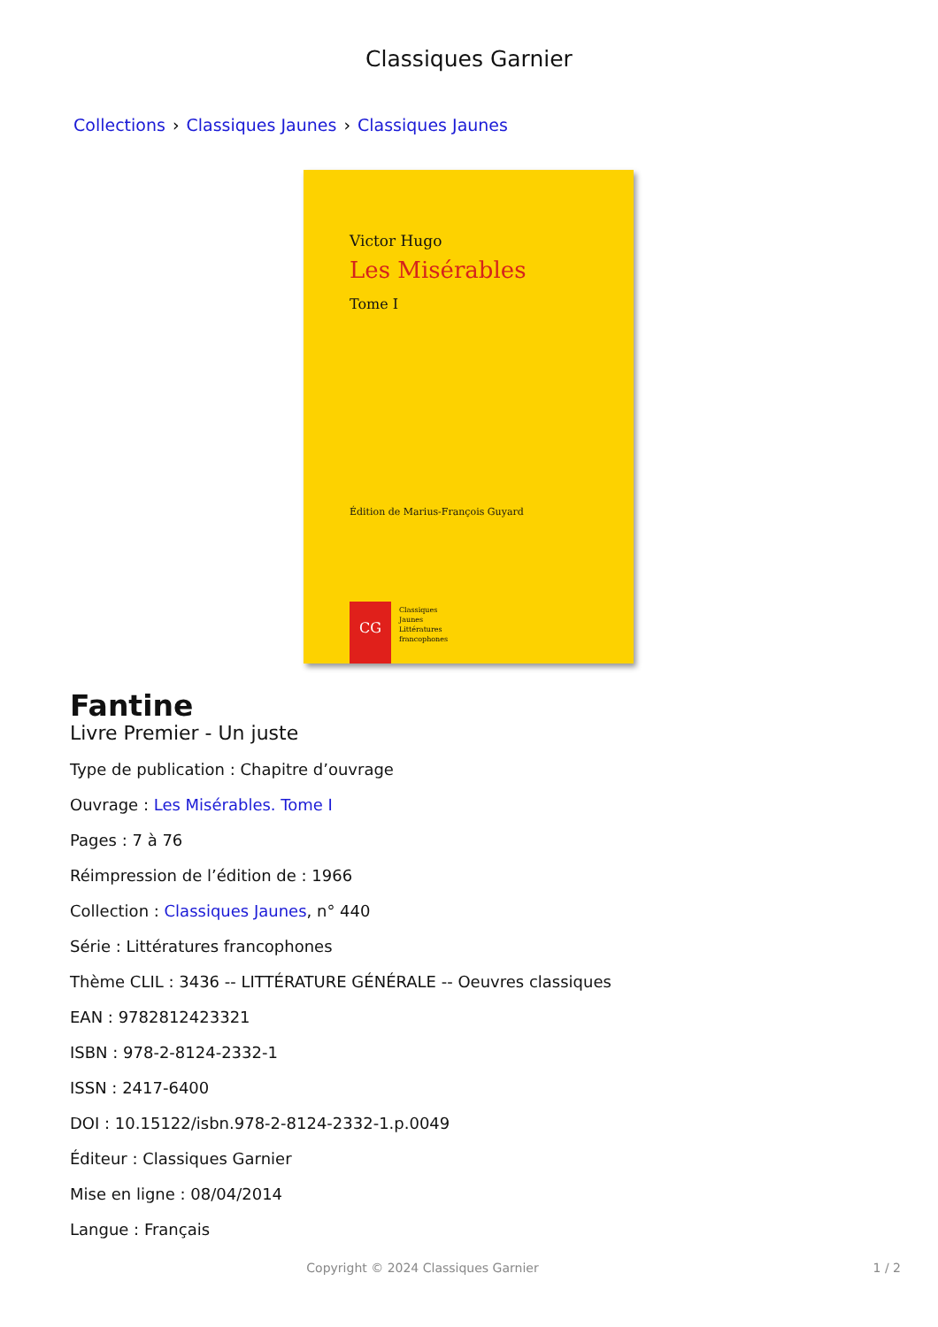Classiques Garnier
Collections › Classiques Jaunes › Classiques Jaunes
Victor Hugo
Les Misérables
Tome I
Édition de Marius-François Guyard
CG
Classiques
Jaunes
Littératures
francophones
Fantine
Livre Premier - Un juste
Type de publication : Chapitre d’ouvrage
Ouvrage : Les Misérables. Tome I
Pages : 7 à 76
Réimpression de l’édition de : 1966
Collection : Classiques Jaunes, n° 440
Série : Littératures francophones
Thème CLIL : 3436 -- LITTÉRATURE GÉNÉRALE -- Oeuvres classiques
EAN : 9782812423321
ISBN : 978-2-8124-2332-1
ISSN : 2417-6400
DOI : 10.15122/isbn.978-2-8124-2332-1.p.0049
Éditeur : Classiques Garnier
Mise en ligne : 08/04/2014
Langue : Français
Copyright © 2024 Classiques Garnier
1 / 2